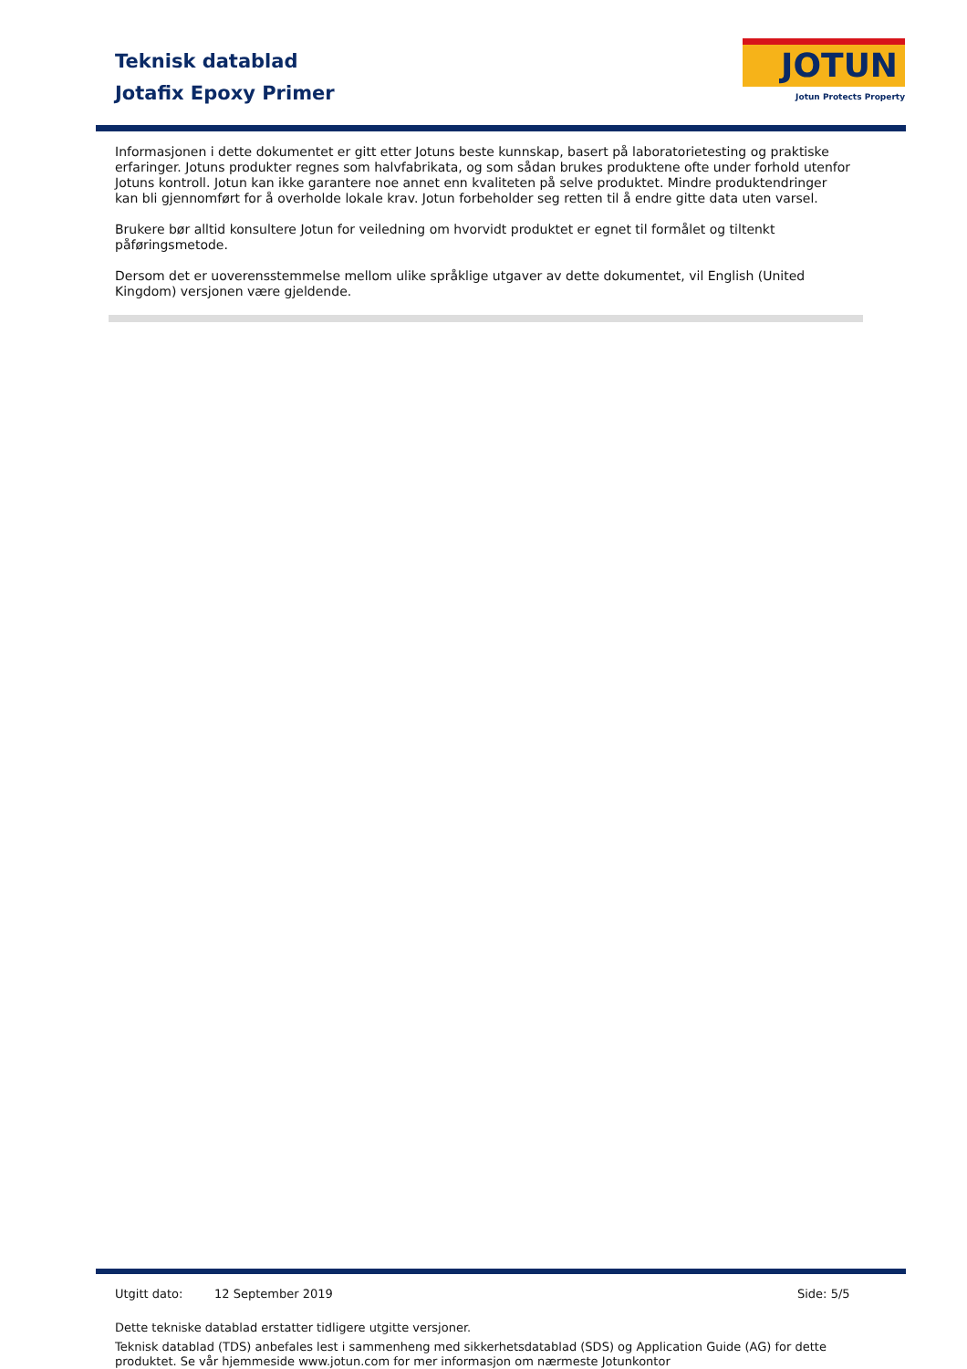Teknisk datablad
Jotafix Epoxy Primer
JOTUN
Jotun Protects Property
Informasjonen i dette dokumentet er gitt etter Jotuns beste kunnskap, basert på laboratorietesting og praktiske erfaringer. Jotuns produkter regnes som halvfabrikata, og som sådan brukes produktene ofte under forhold utenfor Jotuns kontroll. Jotun kan ikke garantere noe annet enn kvaliteten på selve produktet. Mindre produktendringer kan bli gjennomført for å overholde lokale krav. Jotun forbeholder seg retten til å endre gitte data uten varsel.
Brukere bør alltid konsultere Jotun for veiledning om hvorvidt produktet er egnet til formålet og tiltenkt påføringsmetode.
Dersom det er uoverensstemmelse mellom ulike språklige utgaver av dette dokumentet, vil English (United Kingdom) versjonen være gjeldende.
Utgitt dato: 12 September 2019 Side: 5/5
Dette tekniske datablad erstatter tidligere utgitte versjoner.
Teknisk datablad (TDS) anbefales lest i sammenheng med sikkerhetsdatablad (SDS) og Application Guide (AG) for dette produktet. Se vår hjemmeside www.jotun.com for mer informasjon om nærmeste Jotunkontor